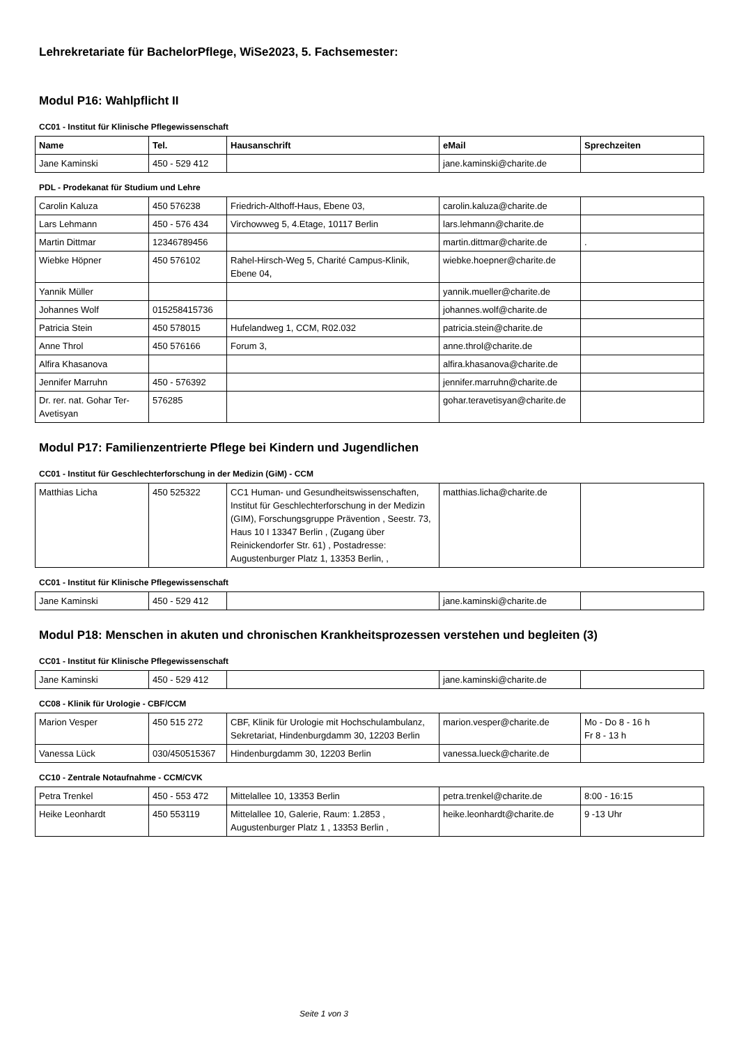Lehrekretariate für BachelorPflege, WiSe2023, 5. Fachsemester:
Modul P16: Wahlpflicht II
CC01 - Institut für Klinische Pflegewissenschaft
| Name | Tel. | Hausanschrift | eMail | Sprechzeiten |
| --- | --- | --- | --- | --- |
| Jane Kaminski | 450 - 529 412 | | jane.kaminski@charite.de | |
PDL - Prodekanat für Studium und Lehre
| Carolin Kaluza | 450 576238 | Friedrich-Althoff-Haus, Ebene 03, | carolin.kaluza@charite.de | |
| Lars Lehmann | 450 - 576 434 | Virchowweg 5, 4.Etage, 10117 Berlin | lars.lehmann@charite.de | |
| Martin Dittmar | 12346789456 | | martin.dittmar@charite.de | . |
| Wiebke Höpner | 450 576102 | Rahel-Hirsch-Weg 5, Charité Campus-Klinik, Ebene 04, | wiebke.hoepner@charite.de | |
| Yannik Müller | | | yannik.mueller@charite.de | |
| Johannes Wolf | 015258415736 | | johannes.wolf@charite.de | |
| Patricia Stein | 450 578015 | Hufelandweg 1, CCM, R02.032 | patricia.stein@charite.de | |
| Anne Throl | 450 576166 | Forum 3, | anne.throl@charite.de | |
| Alfira Khasanova | | | alfira.khasanova@charite.de | |
| Jennifer Marruhn | 450 - 576392 | | jennifer.marruhn@charite.de | |
| Dr. rer. nat. Gohar Ter-Avetisyan | 576285 | | gohar.teravetisyan@charite.de | |
Modul P17: Familienzentrierte Pflege bei Kindern und Jugendlichen
CC01 - Institut für Geschlechterforschung in der Medizin (GiM) - CCM
| Matthias Licha | 450 525322 | CC1 Human- und Gesundheitswissenschaften, Institut für Geschlechterforschung in der Medizin (GIM), Forschungsgruppe Prävention , Seestr. 73, Haus 10 I 13347 Berlin , (Zugang über Reinickendorfer Str. 61) , Postadresse: Augustenburger Platz 1, 13353 Berlin, , | matthias.licha@charite.de | |
CC01 - Institut für Klinische Pflegewissenschaft
| Jane Kaminski | 450 - 529 412 | | jane.kaminski@charite.de | |
Modul P18: Menschen in akuten und chronischen Krankheitsprozessen verstehen und begleiten (3)
CC01 - Institut für Klinische Pflegewissenschaft
| Jane Kaminski | 450 - 529 412 | | jane.kaminski@charite.de | |
CC08 - Klinik für Urologie - CBF/CCM
| Marion Vesper | 450 515 272 | CBF, Klinik für Urologie mit Hochschulambulanz, Sekretariat, Hindenburgdamm 30, 12203 Berlin | marion.vesper@charite.de | Mo - Do 8 - 16 h Fr 8 - 13 h |
| Vanessa Lück | 030/450515367 | Hindenburgdamm 30, 12203 Berlin | vanessa.lueck@charite.de | |
CC10 - Zentrale Notaufnahme - CCM/CVK
| Petra Trenkel | 450 - 553 472 | Mittelallee 10, 13353 Berlin | petra.trenkel@charite.de | 8:00 - 16:15 |
| Heike Leonhardt | 450 553119 | Mittelallee 10, Galerie, Raum: 1.2853 , Augustenburger Platz 1 , 13353 Berlin , | heike.leonhardt@charite.de | 9 -13 Uhr |
Seite 1 von 3